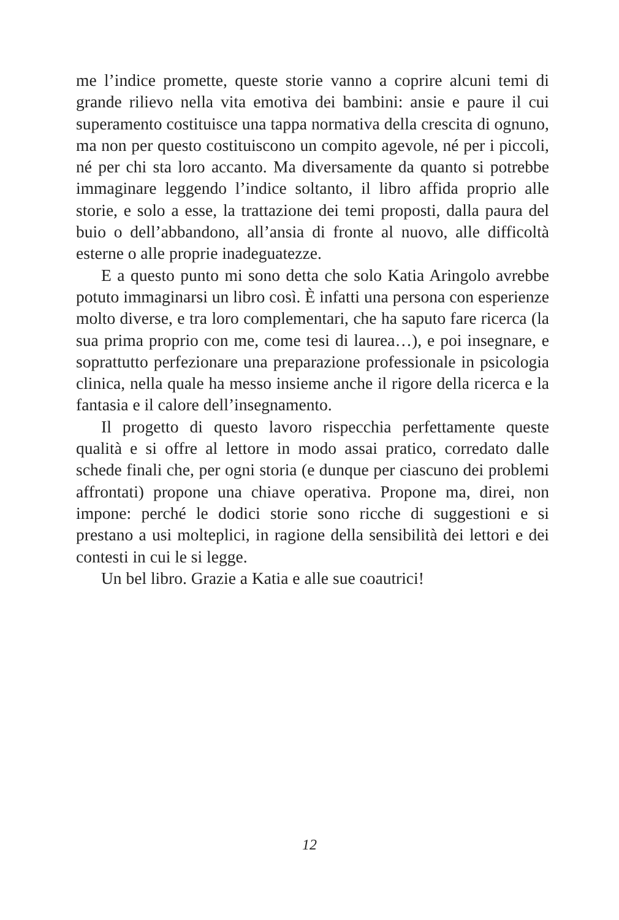me l’indice promette, queste storie vanno a coprire alcuni temi di grande rilievo nella vita emotiva dei bambini: ansie e paure il cui superamento costituisce una tappa normativa della crescita di ognuno, ma non per questo costituiscono un compito agevole, né per i piccoli, né per chi sta loro accanto. Ma diversamente da quanto si potrebbe immaginare leggendo l’indice soltanto, il libro affida proprio alle storie, e solo a esse, la trattazione dei temi proposti, dalla paura del buio o dell’abbandono, all’ansia di fronte al nuovo, alle difficoltà esterne o alle proprie inadeguatezze.
E a questo punto mi sono detta che solo Katia Aringolo avrebbe potuto immaginarsi un libro così. È infatti una persona con esperienze molto diverse, e tra loro complementari, che ha saputo fare ricerca (la sua prima proprio con me, come tesi di laurea…), e poi insegnare, e soprattutto perfezionare una preparazione professionale in psicologia clinica, nella quale ha messo insieme anche il rigore della ricerca e la fantasia e il calore dell’insegnamento.
Il progetto di questo lavoro rispecchia perfettamente queste qualità e si offre al lettore in modo assai pratico, corredato dalle schede finali che, per ogni storia (e dunque per ciascuno dei problemi affrontati) propone una chiave operativa. Propone ma, direi, non impone: perché le dodici storie sono ricche di suggestioni e si prestano a usi molteplici, in ragione della sensibilità dei lettori e dei contesti in cui le si legge.
Un bel libro. Grazie a Katia e alle sue coautrici!
12